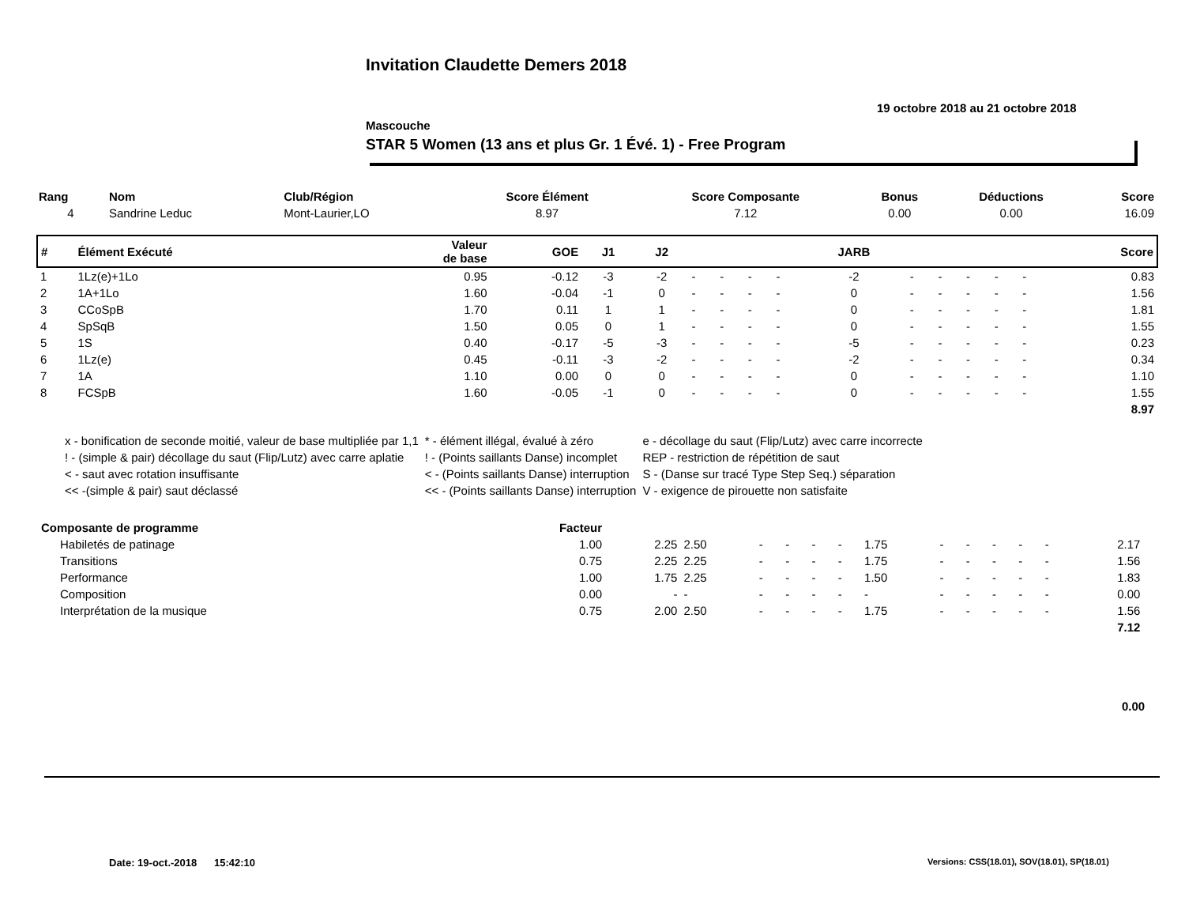Invitation Claudette Demers 2018
19 octobre 2018 au 21 octobre 2018
Mascouche
STAR 5 Women (13 ans et plus Gr. 1 Évé. 1) - Free Program
| Rang | Nom | Club/Région | Score Élément | Score Composante | Bonus | Déductions | Score |
| 4 | Sandrine Leduc | Mont-Laurier,LO | 8.97 | 7.12 | 0.00 | 0.00 | 16.09 |
| # | Élément Exécuté | Valeur de base | GOE | J1 | J2 | | | | | JARB | | | | | | Score |
| 1 | 1Lz(e)+1Lo | 0.95 | -0.12 | -3 | -2 | - | - | - | - | -2 | - | - | - | - | - | 0.83 |
| 2 | 1A+1Lo | 1.60 | -0.04 | -1 | 0 | - | - | - | - | 0 | - | - | - | - | - | 1.56 |
| 3 | CCoSpB | 1.70 | 0.11 | 1 | 1 | - | - | - | - | 0 | - | - | - | - | - | 1.81 |
| 4 | SpSqB | 1.50 | 0.05 | 0 | 1 | - | - | - | - | 0 | - | - | - | - | - | 1.55 |
| 5 | 1S | 0.40 | -0.17 | -5 | -3 | - | - | - | - | -5 | - | - | - | - | - | 0.23 |
| 6 | 1Lz(e) | 0.45 | -0.11 | -3 | -2 | - | - | - | - | -2 | - | - | - | - | - | 0.34 |
| 7 | 1A | 1.10 | 0.00 | 0 | 0 | - | - | - | - | 0 | - | - | - | - | - | 1.10 |
| 8 | FCSpB | 1.60 | -0.05 | -1 | 0 | - | - | - | - | 0 | - | - | - | - | - | 1.55 |
| 8.97 | | | | | | | | | | | | | | | | |
| x - bonification de seconde moitié, valeur de base multipliée par 1,1 | * - élément illégal, évalué à zéro | e - décollage du saut (Flip/Lutz) avec carre incorrecte |
| ! - (simple & pair) décollage du saut (Flip/Lutz) avec carre aplatie | ! - (Points saillants Danse) incomplet | REP - restriction de répétition de saut |
| < - saut avec rotation insuffisante | < - (Points saillants Danse) interruption | S - (Danse sur tracé Type Step Seq.) séparation |
| << -(simple & pair) saut déclassé | << - (Points saillants Danse) interruption | V - exigence de pirouette non satisfaite |
| Composante de programme | Facteur | | | | | | | | | | | | | | |
| Habiletés de patinage | 1.00 | 2.25 | 2.50 | - | - | - | - | 1.75 | - | - | - | - | - | 2.17 | |
| Transitions | 0.75 | 2.25 | 2.25 | - | - | - | - | 1.75 | - | - | - | - | - | 1.56 | |
| Performance | 1.00 | 1.75 | 2.25 | - | - | - | - | 1.50 | - | - | - | - | - | 1.83 | |
| Composition | 0.00 | - | - | - | - | - | - | - | - | - | - | - | - | 0.00 | |
| Interprétation de la musique | 0.75 | 2.00 | 2.50 | - | - | - | - | 1.75 | - | - | - | - | - | 1.56 | |
| 7.12 | | | | | | | | | | | | | | | |
0.00
Date: 19-oct.-2018 15:42:10
Versions: CSS(18.01), SOV(18.01), SP(18.01)